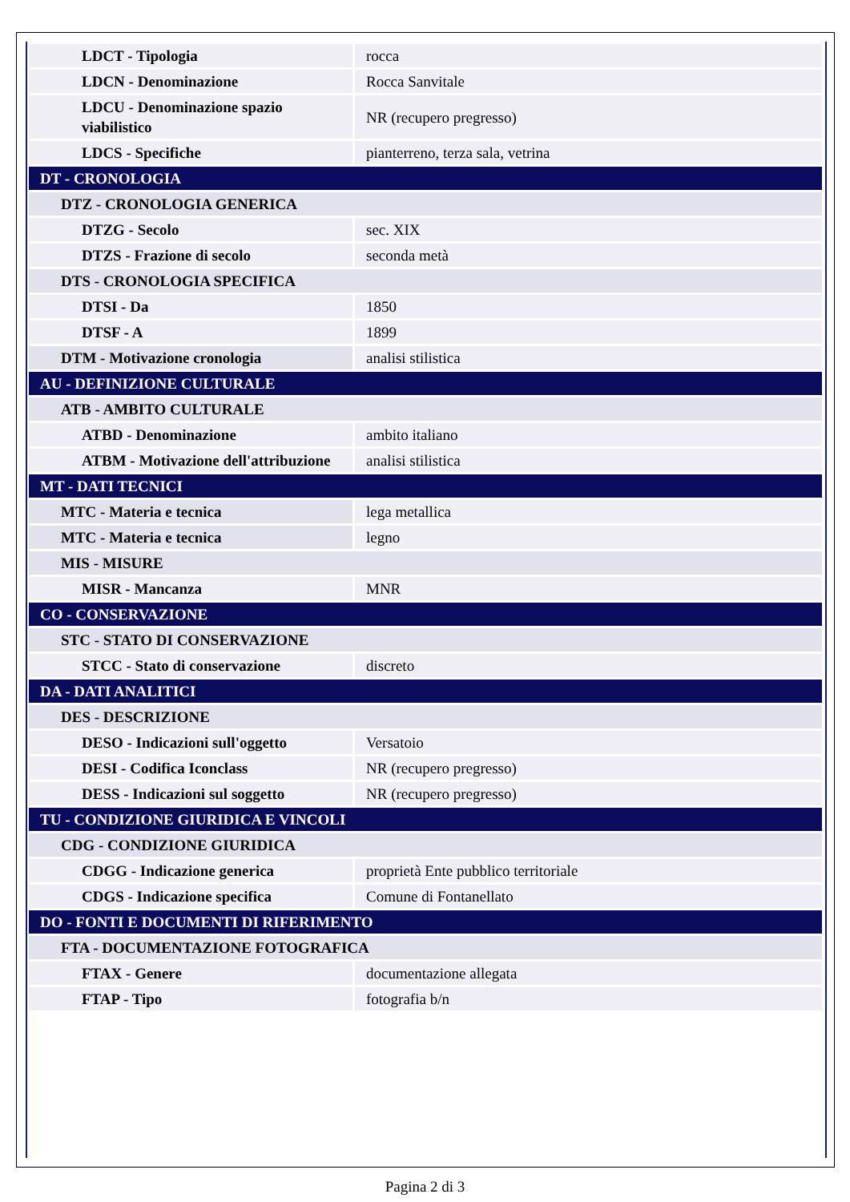| LDCT - Tipologia | rocca |
| LDCN - Denominazione | Rocca Sanvitale |
| LDCU - Denominazione spazio viabilistico | NR (recupero pregresso) |
| LDCS - Specifiche | pianterreno, terza sala, vetrina |
| DT - CRONOLOGIA | |
| DTZ - CRONOLOGIA GENERICA | |
| DTZG - Secolo | sec. XIX |
| DTZS - Frazione di secolo | seconda metà |
| DTS - CRONOLOGIA SPECIFICA | |
| DTSI - Da | 1850 |
| DTSF - A | 1899 |
| DTM - Motivazione cronologia | analisi stilistica |
| AU - DEFINIZIONE CULTURALE | |
| ATB - AMBITO CULTURALE | |
| ATBD - Denominazione | ambito italiano |
| ATBM - Motivazione dell'attribuzione | analisi stilistica |
| MT - DATI TECNICI | |
| MTC - Materia e tecnica | lega metallica |
| MTC - Materia e tecnica | legno |
| MIS - MISURE | |
| MISR - Mancanza | MNR |
| CO - CONSERVAZIONE | |
| STC - STATO DI CONSERVAZIONE | |
| STCC - Stato di conservazione | discreto |
| DA - DATI ANALITICI | |
| DES - DESCRIZIONE | |
| DESO - Indicazioni sull'oggetto | Versatoio |
| DESI - Codifica Iconclass | NR (recupero pregresso) |
| DESS - Indicazioni sul soggetto | NR (recupero pregresso) |
| TU - CONDIZIONE GIURIDICA E VINCOLI | |
| CDG - CONDIZIONE GIURIDICA | |
| CDGG - Indicazione generica | proprietà Ente pubblico territoriale |
| CDGS - Indicazione specifica | Comune di Fontanellato |
| DO - FONTI E DOCUMENTI DI RIFERIMENTO | |
| FTA - DOCUMENTAZIONE FOTOGRAFICA | |
| FTAX - Genere | documentazione allegata |
| FTAP - Tipo | fotografia b/n |
Pagina 2 di 3